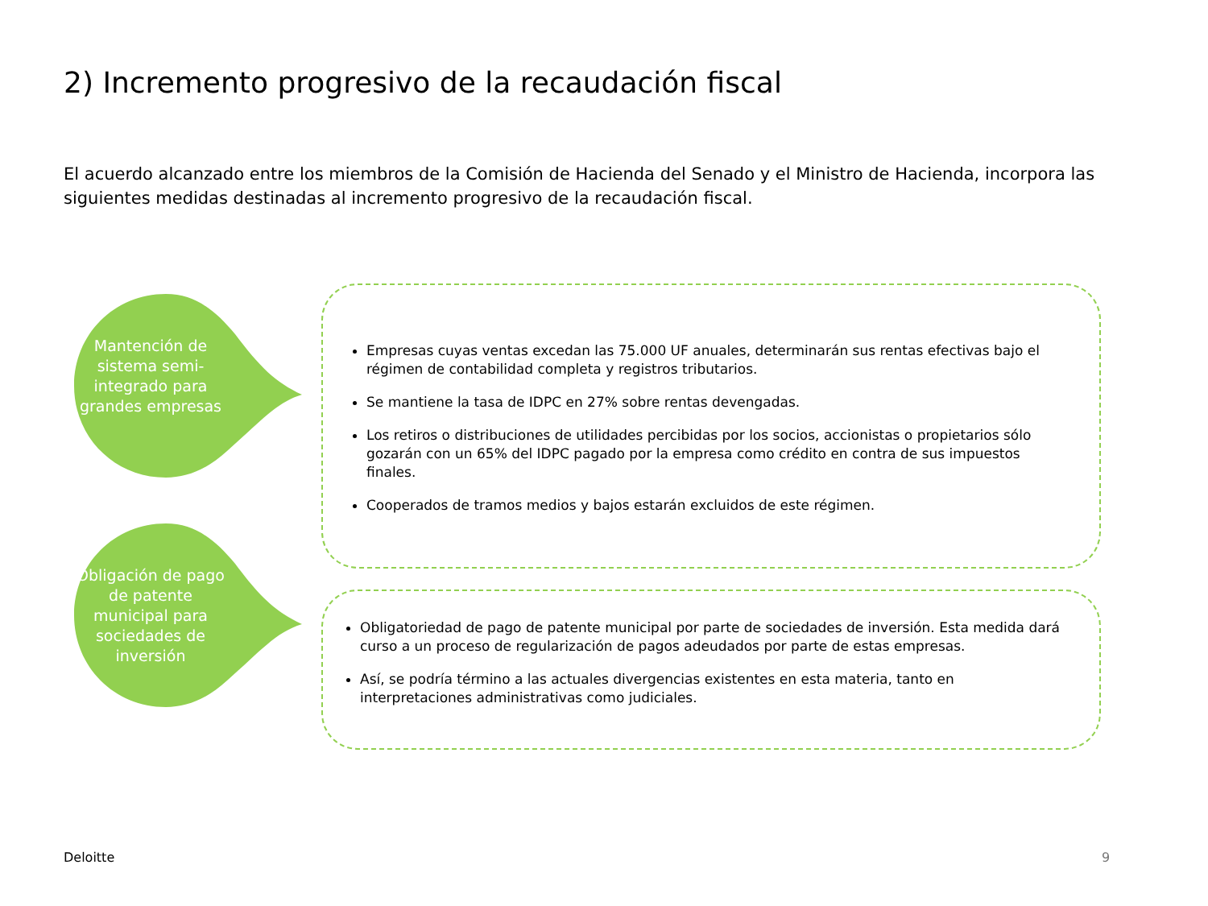2) Incremento progresivo de la recaudación fiscal
El acuerdo alcanzado entre los miembros de la Comisión de Hacienda del Senado y el Ministro de Hacienda, incorpora las siguientes medidas destinadas al incremento progresivo de la recaudación fiscal.
Mantención de sistema semi-integrado para grandes empresas
Empresas cuyas ventas excedan las 75.000 UF anuales, determinarán sus rentas efectivas bajo el régimen de contabilidad completa y registros tributarios.
Se mantiene la tasa de IDPC en 27% sobre rentas devengadas.
Los retiros o distribuciones de utilidades percibidas por los socios, accionistas o propietarios sólo gozarán con un 65% del IDPC pagado por la empresa como crédito en contra de sus impuestos finales.
Cooperados de tramos medios y bajos estarán excluidos de este régimen.
Obligación de pago de patente municipal para sociedades de inversión
Obligatoriedad de pago de patente municipal por parte de sociedades de inversión. Esta medida dará curso a un proceso de regularización de pagos adeudados por parte de estas empresas.
Así, se podría término a las actuales divergencias existentes en esta materia, tanto en interpretaciones administrativas como judiciales.
Deloitte 9